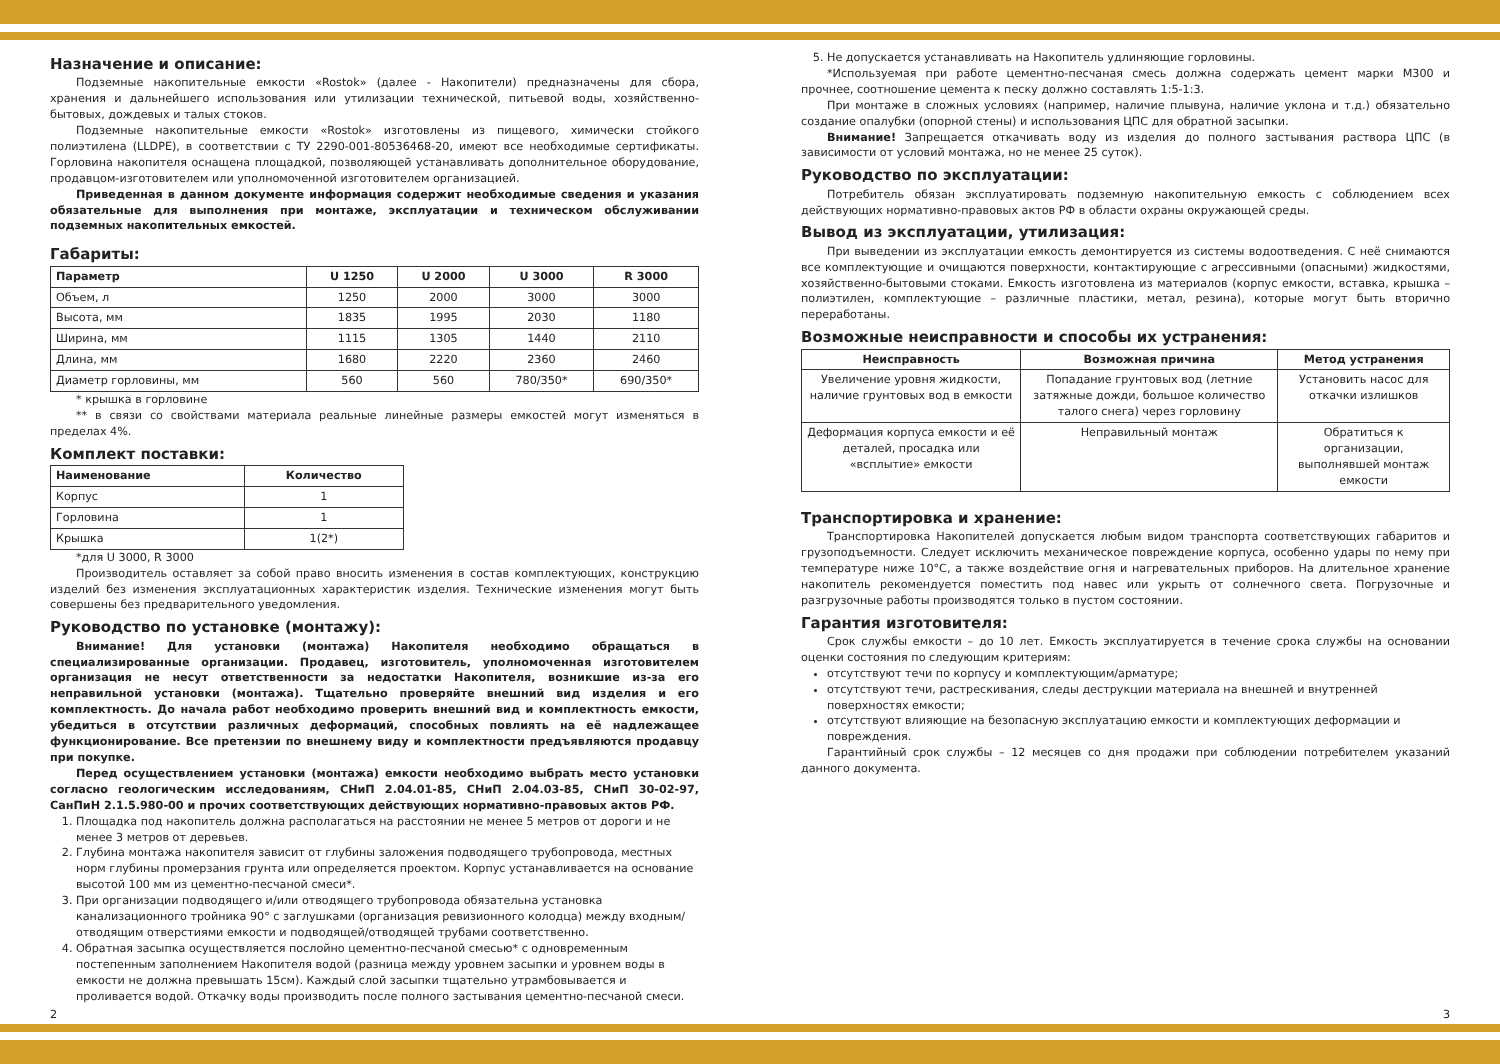Назначение и описание:
Подземные накопительные емкости «Rostok» (далее - Накопители) предназначены для сбора, хранения и дальнейшего использования или утилизации технической, питьевой воды, хозяйственно-бытовых, дождевых и талых стоков.
Подземные накопительные емкости «Rostok» изготовлены из пищевого, химически стойкого полиэтилена (LLDPE), в соответствии с ТУ 2290-001-80536468-20, имеют все необходимые сертификаты. Горловина накопителя оснащена площадкой, позволяющей устанавливать дополнительное оборудование, продавцом-изготовителем или уполномоченной изготовителем организацией.
Приведенная в данном документе информация содержит необходимые сведения и указания обязательные для выполнения при монтаже, эксплуатации и техническом обслуживании подземных накопительных емкостей.
Габариты:
| Параметр | U 1250 | U 2000 | U 3000 | R 3000 |
| --- | --- | --- | --- | --- |
| Объем, л | 1250 | 2000 | 3000 | 3000 |
| Высота, мм | 1835 | 1995 | 2030 | 1180 |
| Ширина, мм | 1115 | 1305 | 1440 | 2110 |
| Длина, мм | 1680 | 2220 | 2360 | 2460 |
| Диаметр горловины, мм | 560 | 560 | 780/350* | 690/350* |
* крышка в горловине
** в связи со свойствами материала реальные линейные размеры емкостей могут изменяться в пределах 4%.
Комплект поставки:
| Наименование | Количество |
| --- | --- |
| Корпус | 1 |
| Горловина | 1 |
| Крышка | 1(2*) |
*для U 3000, R 3000
Производитель оставляет за собой право вносить изменения в состав комплектующих, конструкцию изделий без изменения эксплуатационных характеристик изделия. Технические изменения могут быть совершены без предварительного уведомления.
Руководство по установке (монтажу):
Внимание! Для установки (монтажа) Накопителя необходимо обращаться в специализированные организации. Продавец, изготовитель, уполномоченная изготовителем организация не несут ответственности за недостатки Накопителя, возникшие из-за его неправильной установки (монтажа). Тщательно проверяйте внешний вид изделия и его комплектность. До начала работ необходимо проверить внешний вид и комплектность емкости, убедиться в отсутствии различных деформаций, способных повлиять на её надлежащее функционирование. Все претензии по внешнему виду и комплектности предъявляются продавцу при покупке.
Перед осуществлением установки (монтажа) емкости необходимо выбрать место установки согласно геологическим исследованиям, СНиП 2.04.01-85, СНиП 2.04.03-85, СНиП 30-02-97, СанПиН 2.1.5.980-00 и прочих соответствующих действующих нормативно-правовых актов РФ.
1. Площадка под накопитель должна располагаться на расстоянии не менее 5 метров от дороги и не менее 3 метров от деревьев.
2. Глубина монтажа накопителя зависит от глубины заложения подводящего трубопровода, местных норм глубины промерзания грунта или определяется проектом. Корпус устанавливается на основание высотой 100 мм из цементно-песчаной смеси*.
3. При организации подводящего и/или отводящего трубопровода обязательна установка канализационного тройника 90° с заглушками (организация ревизионного колодца) между входным/отводящим отверстиями емкости и подводящей/отводящей трубами соответственно.
4. Обратная засыпка осуществляется послойно цементно-песчаной смесью* с одновременным постепенным заполнением Накопителя водой (разница между уровнем засыпки и уровнем воды в емкости не должна превышать 15см). Каждый слой засыпки тщательно утрамбовывается и проливается водой. Откачку воды производить после полного застывания цементно-песчаной смеси.
5. Не допускается устанавливать на Накопитель удлиняющие горловины.
*Используемая при работе цементно-песчаная смесь должна содержать цемент марки М300 и прочнее, соотношение цемента к песку должно составлять 1:5-1:3.
При монтаже в сложных условиях (например, наличие плывуна, наличие уклона и т.д.) обязательно создание опалубки (опорной стены) и использования ЦПС для обратной засыпки.
Внимание! Запрещается откачивать воду из изделия до полного застывания раствора ЦПС (в зависимости от условий монтажа, но не менее 25 суток).
Руководство по эксплуатации:
Потребитель обязан эксплуатировать подземную накопительную емкость с соблюдением всех действующих нормативно-правовых актов РФ в области охраны окружающей среды.
Вывод из эксплуатации, утилизация:
При выведении из эксплуатации емкость демонтируется из системы водоотведения. С неё снимаются все комплектующие и очищаются поверхности, контактирующие с агрессивными (опасными) жидкостями, хозяйственно-бытовыми стоками. Емкость изготовлена из материалов (корпус емкости, вставка, крышка – полиэтилен, комплектующие – различные пластики, метал, резина), которые могут быть вторично переработаны.
Возможные неисправности и способы их устранения:
| Неисправность | Возможная причина | Метод устранения |
| --- | --- | --- |
| Увеличение уровня жидкости, наличие грунтовых вод в емкости | Попадание грунтовых вод (летние затяжные дожди, большое количество талого снега) через горловину | Установить насос для откачки излишков |
| Деформация корпуса емкости и её деталей, просадка или «всплытие» емкости | Неправильный монтаж | Обратиться к организации, выполнявшей монтаж емкости |
Транспортировка и хранение:
Транспортировка Накопителей допускается любым видом транспорта соответствующих габаритов и грузоподъемности. Следует исключить механическое повреждение корпуса, особенно удары по нему при температуре ниже 10°С, а также воздействие огня и нагревательных приборов. На длительное хранение накопитель рекомендуется поместить под навес или укрыть от солнечного света. Погрузочные и разгрузочные работы производятся только в пустом состоянии.
Гарантия изготовителя:
Срок службы емкости – до 10 лет. Емкость эксплуатируется в течение срока службы на основании оценки состояния по следующим критериям:
отсутствуют течи по корпусу и комплектующим/арматуре;
отсутствуют течи, растрескивания, следы деструкции материала на внешней и внутренней поверхностях емкости;
отсутствуют влияющие на безопасную эксплуатацию емкости и комплектующих деформации и повреждения.
Гарантийный срок службы – 12 месяцев со дня продажи при соблюдении потребителем указаний данного документа.
2 3